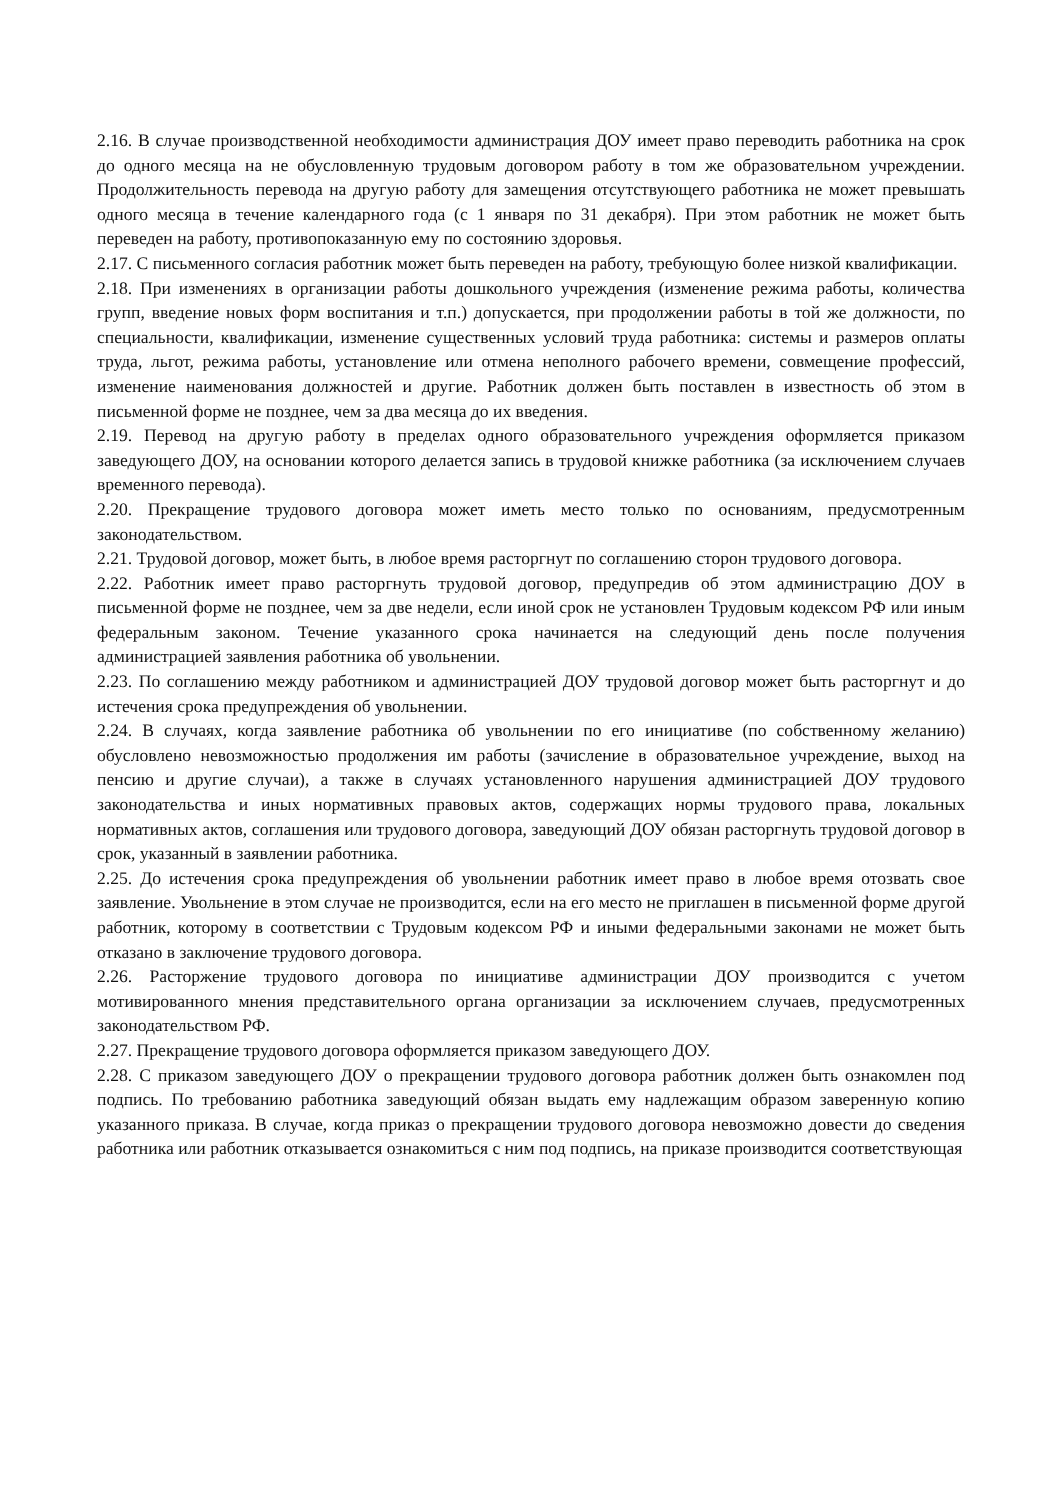2.16. В случае производственной необходимости администрация ДОУ имеет право переводить работника на срок до одного месяца на не обусловленную трудовым договором работу в том же образовательном учреждении. Продолжительность перевода на другую работу для замещения отсутствующего работника не может превышать одного месяца в течение календарного года (с 1 января по 31 декабря). При этом работник не может быть переведен на работу, противопоказанную ему по состоянию здоровья.
2.17. С письменного согласия работник может быть переведен на работу, требующую более низкой квалификации.
2.18. При изменениях в организации работы дошкольного учреждения (изменение режима работы, количества групп, введение новых форм воспитания и т.п.) допускается, при продолжении работы в той же должности, по специальности, квалификации, изменение существенных условий труда работника: системы и размеров оплаты труда, льгот, режима работы, установление или отмена неполного рабочего времени, совмещение профессий, изменение наименования должностей и другие. Работник должен быть поставлен в известность об этом в письменной форме не позднее, чем за два месяца до их введения.
2.19. Перевод на другую работу в пределах одного образовательного учреждения оформляется приказом заведующего ДОУ, на основании которого делается запись в трудовой книжке работника (за исключением случаев временного перевода).
2.20. Прекращение трудового договора может иметь место только по основаниям, предусмотренным законодательством.
2.21. Трудовой договор, может быть, в любое время расторгнут по соглашению сторон трудового договора.
2.22. Работник имеет право расторгнуть трудовой договор, предупредив об этом администрацию ДОУ в письменной форме не позднее, чем за две недели, если иной срок не установлен Трудовым кодексом РФ или иным федеральным законом. Течение указанного срока начинается на следующий день после получения администрацией заявления работника об увольнении.
2.23. По соглашению между работником и администрацией ДОУ трудовой договор может быть расторгнут и до истечения срока предупреждения об увольнении.
2.24. В случаях, когда заявление работника об увольнении по его инициативе (по собственному желанию) обусловлено невозможностью продолжения им работы (зачисление в образовательное учреждение, выход на пенсию и другие случаи), а также в случаях установленного нарушения администрацией ДОУ трудового законодательства и иных нормативных правовых актов, содержащих нормы трудового права, локальных нормативных актов, соглашения или трудового договора, заведующий ДОУ обязан расторгнуть трудовой договор в срок, указанный в заявлении работника.
2.25. До истечения срока предупреждения об увольнении работник имеет право в любое время отозвать свое заявление. Увольнение в этом случае не производится, если на его место не приглашен в письменной форме другой работник, которому в соответствии с Трудовым кодексом РФ и иными федеральными законами не может быть отказано в заключение трудового договора.
2.26. Расторжение трудового договора по инициативе администрации ДОУ производится с учетом мотивированного мнения представительного органа организации за исключением случаев, предусмотренных законодательством РФ.
2.27. Прекращение трудового договора оформляется приказом заведующего ДОУ.
2.28. С приказом заведующего ДОУ о прекращении трудового договора работник должен быть ознакомлен под подпись. По требованию работника заведующий обязан выдать ему надлежащим образом заверенную копию указанного приказа. В случае, когда приказ о прекращении трудового договора невозможно довести до сведения работника или работник отказывается ознакомиться с ним под подпись, на приказе производится соответствующая